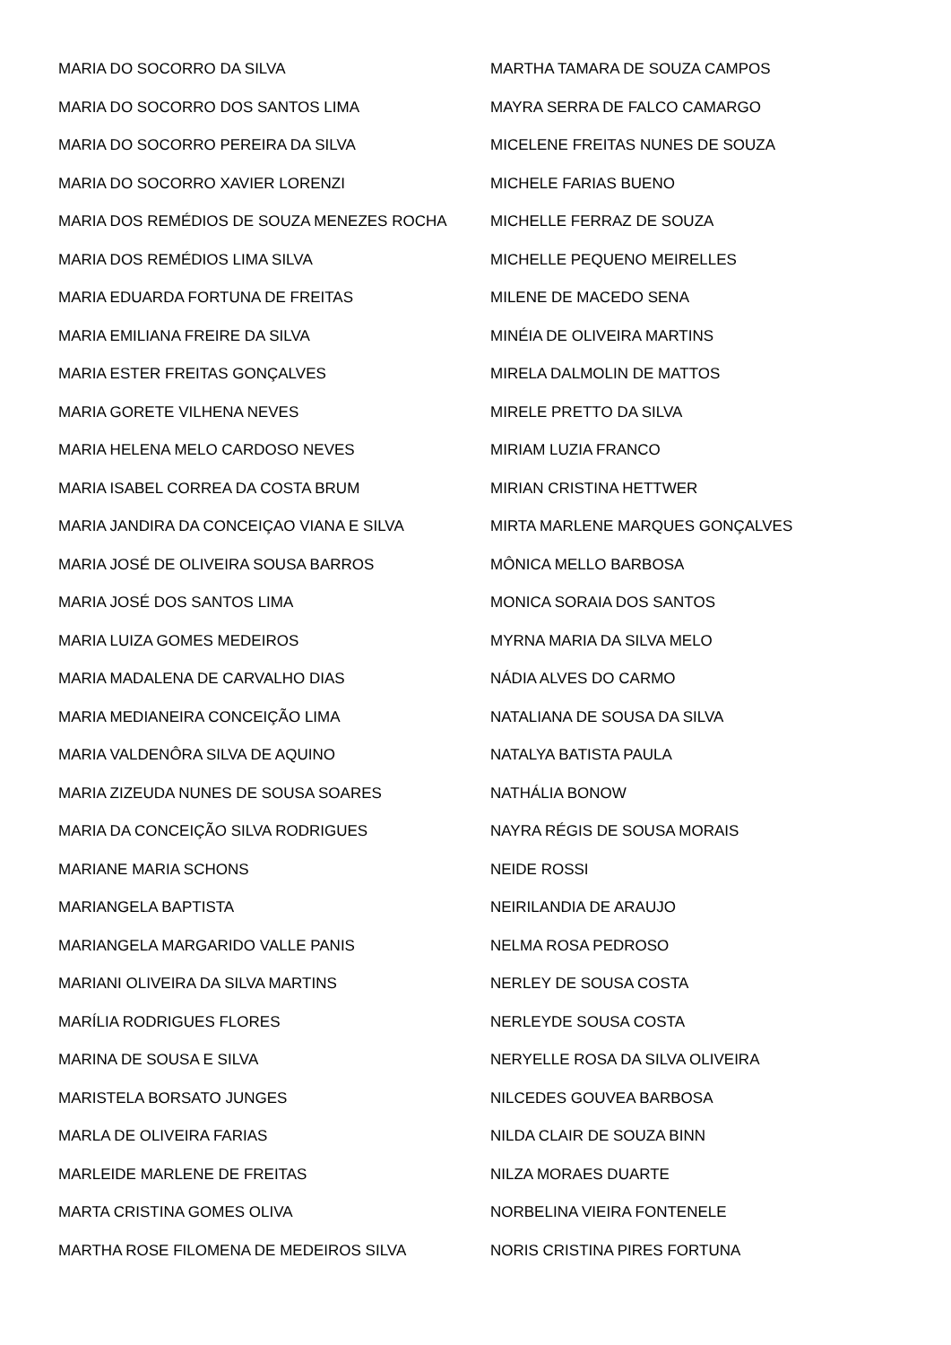MARIA DO SOCORRO DA SILVA
MARIA DO SOCORRO DOS SANTOS LIMA
MARIA DO SOCORRO PEREIRA DA SILVA
MARIA DO SOCORRO XAVIER LORENZI
MARIA DOS REMÉDIOS DE SOUZA MENEZES ROCHA
MARIA DOS REMÉDIOS LIMA SILVA
MARIA EDUARDA FORTUNA DE FREITAS
MARIA EMILIANA FREIRE DA SILVA
MARIA ESTER FREITAS GONÇALVES
MARIA GORETE VILHENA NEVES
MARIA HELENA MELO CARDOSO NEVES
MARIA ISABEL CORREA DA COSTA BRUM
MARIA JANDIRA DA CONCEIÇAO VIANA E SILVA
MARIA JOSÉ DE OLIVEIRA SOUSA BARROS
MARIA JOSÉ DOS SANTOS LIMA
MARIA LUIZA GOMES MEDEIROS
MARIA MADALENA DE CARVALHO DIAS
MARIA MEDIANEIRA CONCEIÇÃO LIMA
MARIA VALDENÔRA SILVA DE AQUINO
MARIA ZIZEUDA NUNES DE SOUSA SOARES
MARIA DA CONCEIÇÃO SILVA RODRIGUES
MARIANE MARIA SCHONS
MARIANGELA BAPTISTA
MARIANGELA MARGARIDO VALLE PANIS
MARIANI OLIVEIRA DA SILVA MARTINS
MARÍLIA RODRIGUES FLORES
MARINA DE SOUSA E SILVA
MARISTELA BORSATO JUNGES
MARLA DE OLIVEIRA FARIAS
MARLEIDE MARLENE DE FREITAS
MARTA CRISTINA GOMES OLIVA
MARTHA ROSE FILOMENA DE MEDEIROS SILVA
MARTHA TAMARA DE SOUZA CAMPOS
MAYRA SERRA DE FALCO CAMARGO
MICELENE FREITAS NUNES DE SOUZA
MICHELE FARIAS BUENO
MICHELLE FERRAZ DE SOUZA
MICHELLE PEQUENO MEIRELLES
MILENE DE MACEDO SENA
MINÉIA DE OLIVEIRA MARTINS
MIRELA DALMOLIN DE MATTOS
MIRELE PRETTO DA SILVA
MIRIAM LUZIA FRANCO
MIRIAN CRISTINA HETTWER
MIRTA MARLENE MARQUES GONÇALVES
MÔNICA MELLO BARBOSA
MONICA SORAIA DOS SANTOS
MYRNA MARIA DA SILVA MELO
NÁDIA ALVES DO CARMO
NATALIANA DE SOUSA DA SILVA
NATALYA BATISTA PAULA
NATHÁLIA BONOW
NAYRA RÉGIS DE SOUSA MORAIS
NEIDE ROSSI
NEIRILANDIA DE ARAUJO
NELMA ROSA PEDROSO
NERLEY DE SOUSA COSTA
NERLEYDE SOUSA COSTA
NERYELLE ROSA DA SILVA OLIVEIRA
NILCEDES GOUVEA BARBOSA
NILDA CLAIR DE SOUZA BINN
NILZA MORAES DUARTE
NORBELINA VIEIRA FONTENELE
NORIS CRISTINA PIRES FORTUNA